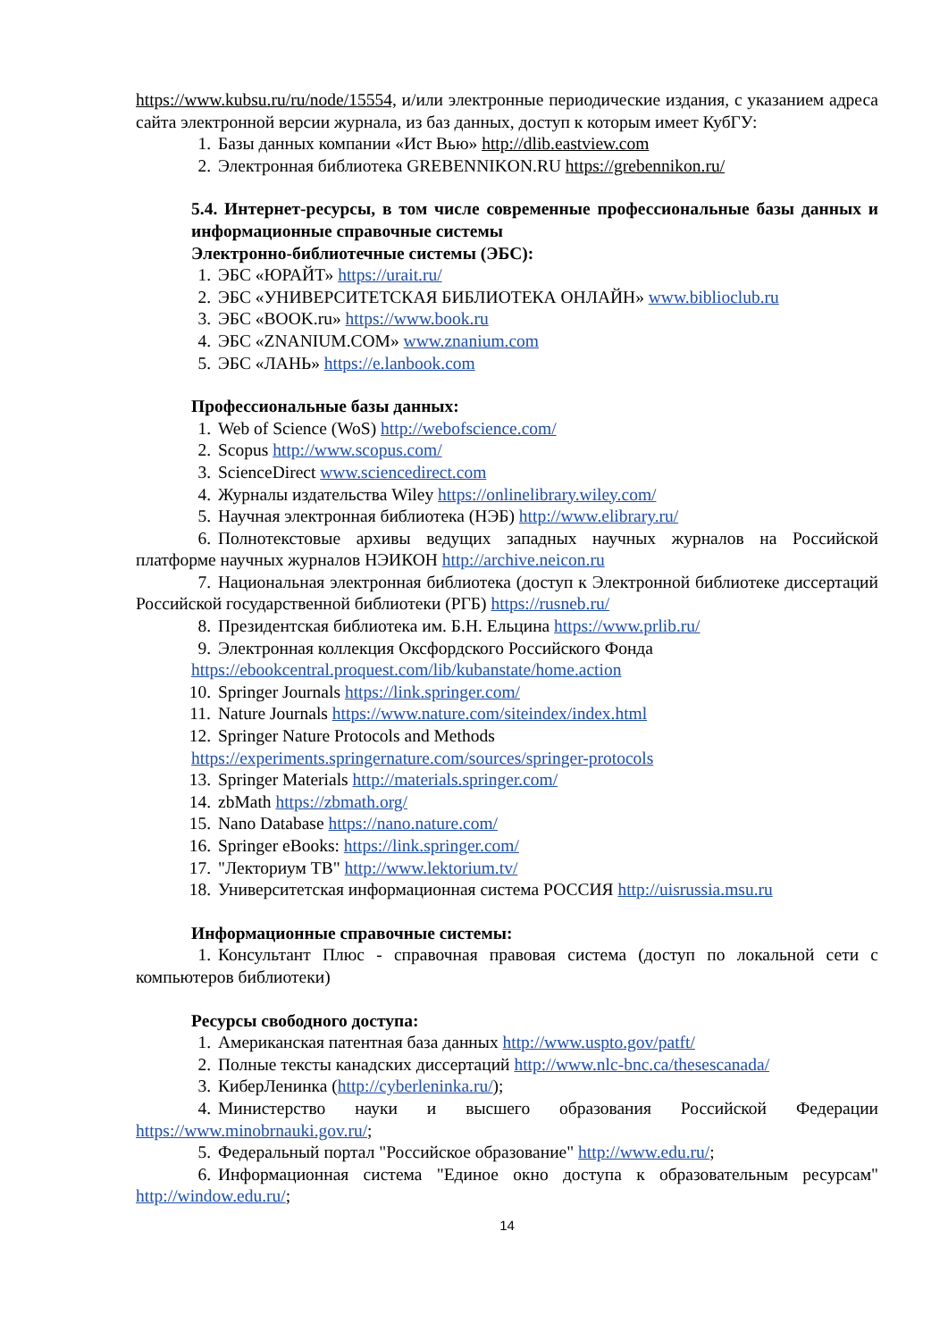https://www.kubsu.ru/ru/node/15554, и/или электронные периодические издания, с указанием адреса сайта электронной версии журнала, из баз данных, доступ к которым имеет КубГУ:
1. Базы данных компании «Ист Вью» http://dlib.eastview.com
2. Электронная библиотека GREBENNIKON.RU https://grebennikon.ru/
5.4. Интернет-ресурсы, в том числе современные профессиональные базы данных и информационные справочные системы
Электронно-библиотечные системы (ЭБС):
1. ЭБС «ЮРАЙТ» https://urait.ru/
2. ЭБС «УНИВЕРСИТЕТСКАЯ БИБЛИОТЕКА ОНЛАЙН» www.biblioclub.ru
3. ЭБС «BOOK.ru» https://www.book.ru
4. ЭБС «ZNANIUM.COM» www.znanium.com
5. ЭБС «ЛАНЬ» https://e.lanbook.com
Профессиональные базы данных:
1. Web of Science (WoS) http://webofscience.com/
2. Scopus http://www.scopus.com/
3. ScienceDirect www.sciencedirect.com
4. Журналы издательства Wiley https://onlinelibrary.wiley.com/
5. Научная электронная библиотека (НЭБ) http://www.elibrary.ru/
6. Полнотекстовые архивы ведущих западных научных журналов на Российской платформе научных журналов НЭИКОН http://archive.neicon.ru
7. Национальная электронная библиотека (доступ к Электронной библиотеке диссертаций Российской государственной библиотеки (РГБ) https://rusneb.ru/
8. Президентская библиотека им. Б.Н. Ельцина https://www.prlib.ru/
9. Электронная коллекция Оксфордского Российского Фонда
https://ebookcentral.proquest.com/lib/kubanstate/home.action
10. Springer Journals https://link.springer.com/
11. Nature Journals https://www.nature.com/siteindex/index.html
12. Springer Nature Protocols and Methods
https://experiments.springernature.com/sources/springer-protocols
13. Springer Materials http://materials.springer.com/
14. zbMath https://zbmath.org/
15. Nano Database https://nano.nature.com/
16. Springer eBooks: https://link.springer.com/
17. "Лекториум ТВ" http://www.lektorium.tv/
18. Университетская информационная система РОССИЯ http://uisrussia.msu.ru
Информационные справочные системы:
1. Консультант Плюс - справочная правовая система (доступ по локальной сети с компьютеров библиотеки)
Ресурсы свободного доступа:
1. Американская патентная база данных http://www.uspto.gov/patft/
2. Полные тексты канадских диссертаций http://www.nlc-bnc.ca/thesescanada/
3. КиберЛенинка (http://cyberleninka.ru/);
4. Министерство науки и высшего образования Российской Федерации https://www.minobrnauki.gov.ru/;
5. Федеральный портал "Российское образование" http://www.edu.ru/;
6. Информационная система "Единое окно доступа к образовательным ресурсам" http://window.edu.ru/;
14